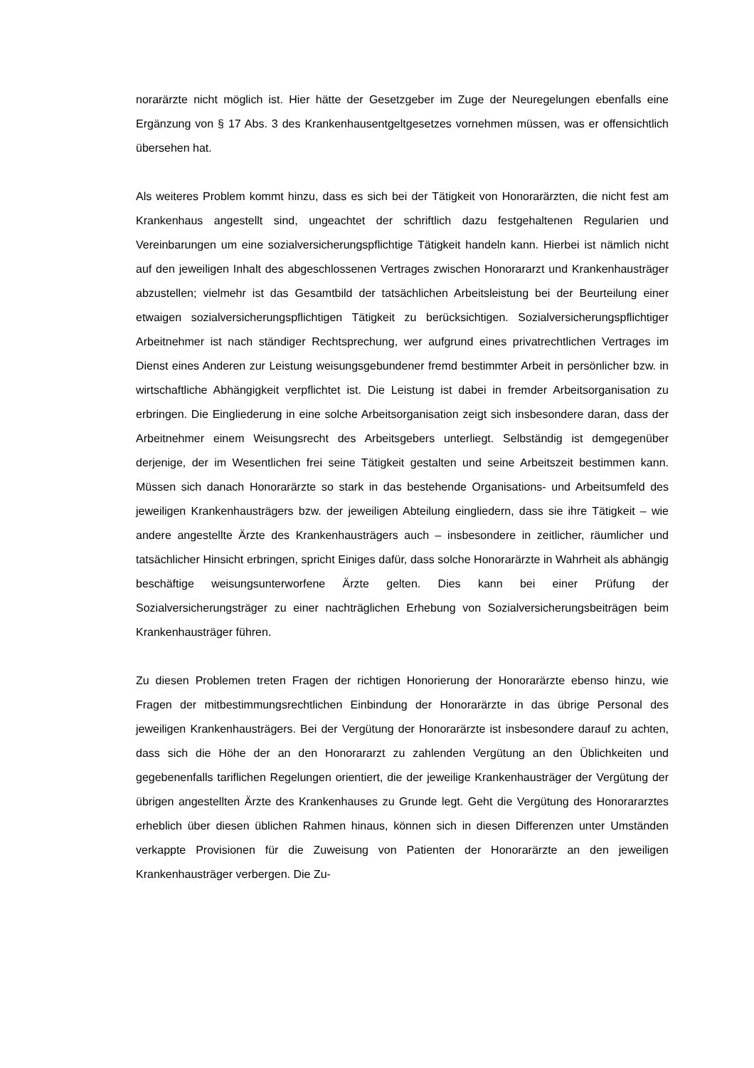norarärzte nicht möglich ist. Hier hätte der Gesetzgeber im Zuge der Neuregelungen ebenfalls eine Ergänzung von § 17 Abs. 3 des Krankenhausentgeltgesetzes vornehmen müssen, was er offensichtlich übersehen hat.
Als weiteres Problem kommt hinzu, dass es sich bei der Tätigkeit von Honorarärzten, die nicht fest am Krankenhaus angestellt sind, ungeachtet der schriftlich dazu festgehaltenen Regularien und Vereinbarungen um eine sozialversicherungspflichtige Tätigkeit handeln kann. Hierbei ist nämlich nicht auf den jeweiligen Inhalt des abgeschlossenen Vertrages zwischen Honorararzt und Krankenhausträger abzustellen; vielmehr ist das Gesamtbild der tatsächlichen Arbeitsleistung bei der Beurteilung einer etwaigen sozialversicherungspflichtigen Tätigkeit zu berücksichtigen. Sozialversicherungspflichtiger Arbeitnehmer ist nach ständiger Rechtsprechung, wer aufgrund eines privatrechtlichen Vertrages im Dienst eines Anderen zur Leistung weisungsgebundener fremd bestimmter Arbeit in persönlicher bzw. in wirtschaftliche Abhängigkeit verpflichtet ist. Die Leistung ist dabei in fremder Arbeitsorganisation zu erbringen. Die Eingliederung in eine solche Arbeitsorganisation zeigt sich insbesondere daran, dass der Arbeitnehmer einem Weisungsrecht des Arbeitsgebers unterliegt. Selbständig ist demgegenüber derjenige, der im Wesentlichen frei seine Tätigkeit gestalten und seine Arbeitszeit bestimmen kann. Müssen sich danach Honorarärzte so stark in das bestehende Organisations- und Arbeitsumfeld des jeweiligen Krankenhausträgers bzw. der jeweiligen Abteilung eingliedern, dass sie ihre Tätigkeit – wie andere angestellte Ärzte des Krankenhausträgers auch – insbesondere in zeitlicher, räumlicher und tatsächlicher Hinsicht erbringen, spricht Einiges dafür, dass solche Honorarärzte in Wahrheit als abhängig beschäftige weisungsunterworfene Ärzte gelten. Dies kann bei einer Prüfung der Sozialversicherungsträger zu einer nachträglichen Erhebung von Sozialversicherungsbeiträgen beim Krankenhausträger führen.
Zu diesen Problemen treten Fragen der richtigen Honorierung der Honorarärzte ebenso hinzu, wie Fragen der mitbestimmungsrechtlichen Einbindung der Honorarärzte in das übrige Personal des jeweiligen Krankenhausträgers. Bei der Vergütung der Honorarärzte ist insbesondere darauf zu achten, dass sich die Höhe der an den Honorararzt zu zahlenden Vergütung an den Üblichkeiten und gegebenenfalls tariflichen Regelungen orientiert, die der jeweilige Krankenhausträger der Vergütung der übrigen angestellten Ärzte des Krankenhauses zu Grunde legt. Geht die Vergütung des Honorararztes erheblich über diesen üblichen Rahmen hinaus, können sich in diesen Differenzen unter Umständen verkappte Provisionen für die Zuweisung von Patienten der Honorarärzte an den jeweiligen Krankenhausträger verbergen. Die Zu-